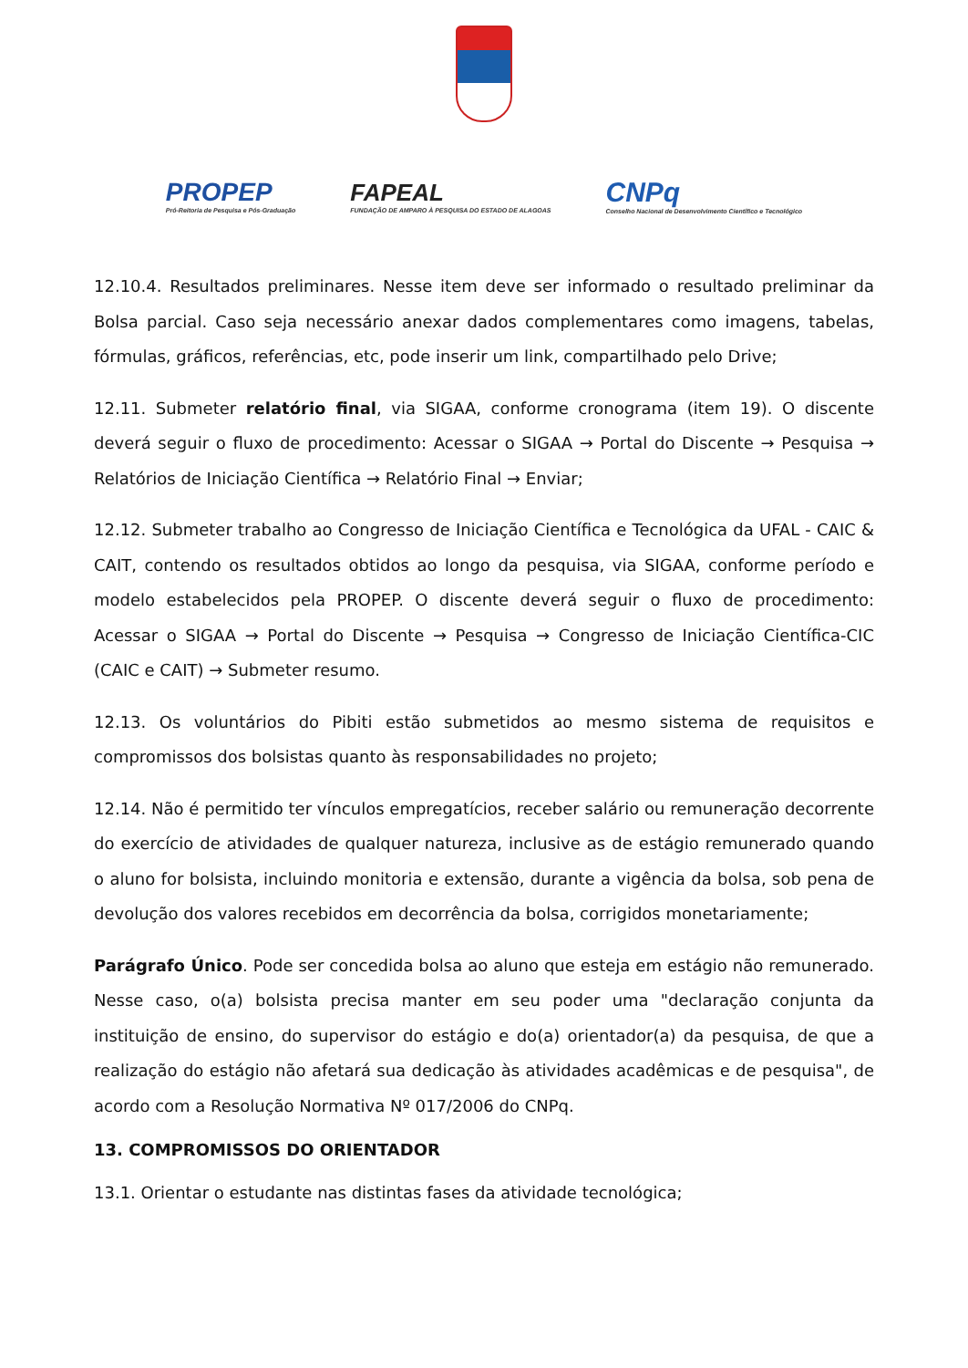PROPEP
Pró-Reitoria de Pesquisa e Pós-Graduação
FAPEAL
FUNDAÇÃO DE AMPARO À PESQUISA DO ESTADO DE ALAGOAS
CNPq
Conselho Nacional de Desenvolvimento Científico e Tecnológico
12.10.4. Resultados preliminares. Nesse item deve ser informado o resultado preliminar da Bolsa parcial. Caso seja necessário anexar dados complementares como imagens, tabelas, fórmulas, gráficos, referências, etc, pode inserir um link, compartilhado pelo Drive;
12.11. Submeter relatório final, via SIGAA, conforme cronograma (item 19). O discente deverá seguir o fluxo de procedimento: Acessar o SIGAA → Portal do Discente → Pesquisa → Relatórios de Iniciação Científica → Relatório Final → Enviar;
12.12. Submeter trabalho ao Congresso de Iniciação Científica e Tecnológica da UFAL - CAIC & CAIT, contendo os resultados obtidos ao longo da pesquisa, via SIGAA, conforme período e modelo estabelecidos pela PROPEP. O discente deverá seguir o fluxo de procedimento: Acessar o SIGAA → Portal do Discente → Pesquisa → Congresso de Iniciação Científica-CIC (CAIC e CAIT) → Submeter resumo.
12.13. Os voluntários do Pibiti estão submetidos ao mesmo sistema de requisitos e compromissos dos bolsistas quanto às responsabilidades no projeto;
12.14. Não é permitido ter vínculos empregatícios, receber salário ou remuneração decorrente do exercício de atividades de qualquer natureza, inclusive as de estágio remunerado quando o aluno for bolsista, incluindo monitoria e extensão, durante a vigência da bolsa, sob pena de devolução dos valores recebidos em decorrência da bolsa, corrigidos monetariamente;
Parágrafo Único. Pode ser concedida bolsa ao aluno que esteja em estágio não remunerado. Nesse caso, o(a) bolsista precisa manter em seu poder uma "declaração conjunta da instituição de ensino, do supervisor do estágio e do(a) orientador(a) da pesquisa, de que a realização do estágio não afetará sua dedicação às atividades acadêmicas e de pesquisa", de acordo com a Resolução Normativa Nº 017/2006 do CNPq.
13. COMPROMISSOS DO ORIENTADOR
13.1. Orientar o estudante nas distintas fases da atividade tecnológica;